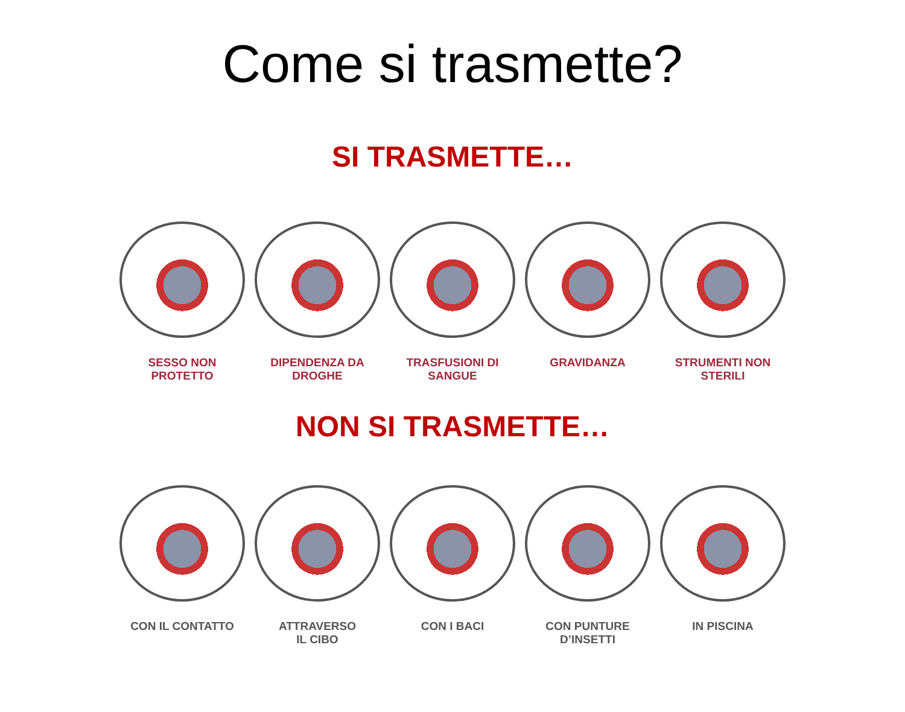Come si trasmette?
SI TRASMETTE…
SESSO NON
PROTETTO
DIPENDENZA DA
DROGHE
TRASFUSIONI DI
SANGUE
GRAVIDANZA STRUMENTI NON
STERILI
NON SI TRASMETTE…
CON IL CONTATTO ATTRAVERSO
IL CIBO
CON I BACI CON PUNTURE
D’INSETTI
IN PISCINA